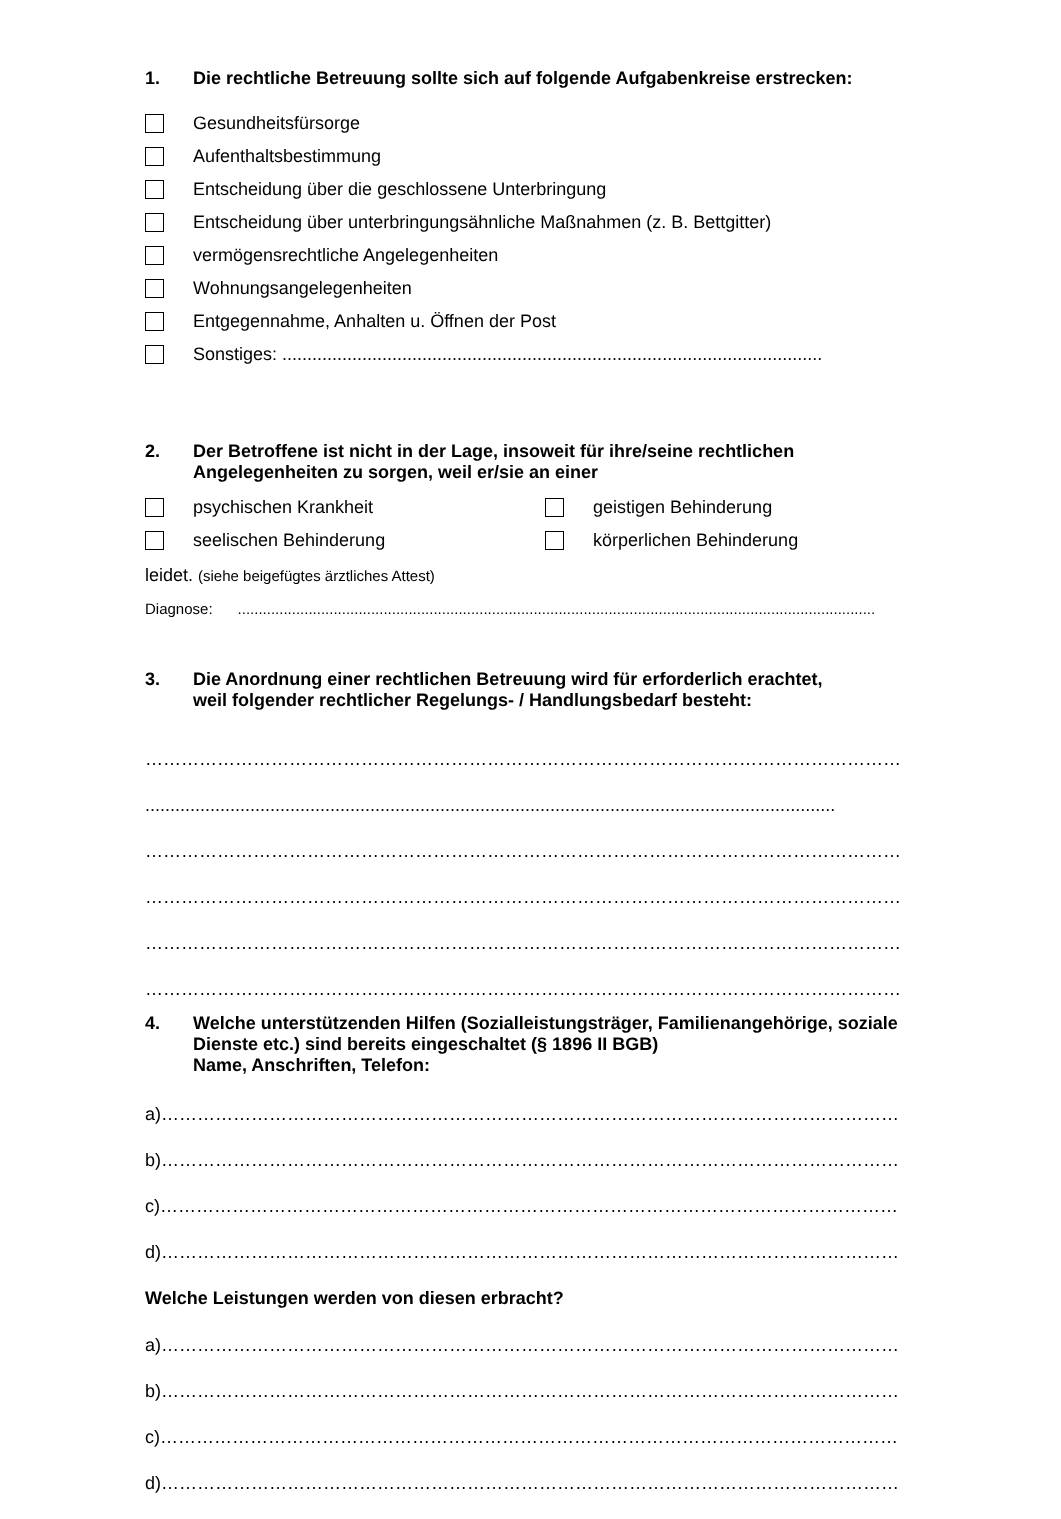1. Die rechtliche Betreuung sollte sich auf folgende Aufgabenkreise erstrecken:
Gesundheitsfürsorge
Aufenthaltsbestimmung
Entscheidung über die geschlossene Unterbringung
Entscheidung über unterbringungsähnliche Maßnahmen (z. B. Bettgitter)
vermögensrechtliche Angelegenheiten
Wohnungsangelegenheiten
Entgegennahme, Anhalten u. Öffnen der Post
Sonstiges: ............................................................................................................
2. Der Betroffene ist nicht in der Lage, insoweit für ihre/seine rechtlichen
Angelegenheiten zu sorgen, weil er/sie an einer
psychischen Krankheit geistigen Behinderung
seelischen Behinderung körperlichen Behinderung
leidet. (siehe beigefügtes ärztliches Attest)
Diagnose: .........................................................................................................................................................
3. Die Anordnung einer rechtlichen Betreuung wird für erforderlich erachtet,
weil folgender rechtlicher Regelungs- / Handlungsbedarf besteht:
………………………………………………………………………………………………………………
..........................................................................................................................................
………………………………………………………………………………………………………………
………………………………………………………………………………………………………………
………………………………………………………………………………………………………………
………………………………………………………………………………………………………………
4. Welche unterstützenden Hilfen (Sozialleistungsträger, Familienangehörige, soziale
Dienste etc.) sind bereits eingeschaltet (§ 1896 II BGB)
Name, Anschriften, Telefon:
a)……………………………………………………………………………………………………………
b)……………………………………………………………………………………………………………
c)……………………………………………………………………………………………………………
d)……………………………………………………………………………………………………………
Welche Leistungen werden von diesen erbracht?
a)……………………………………………………………………………………………………………
b)……………………………………………………………………………………………………………
c)……………………………………………………………………………………………………………
d)……………………………………………………………………………………………………………